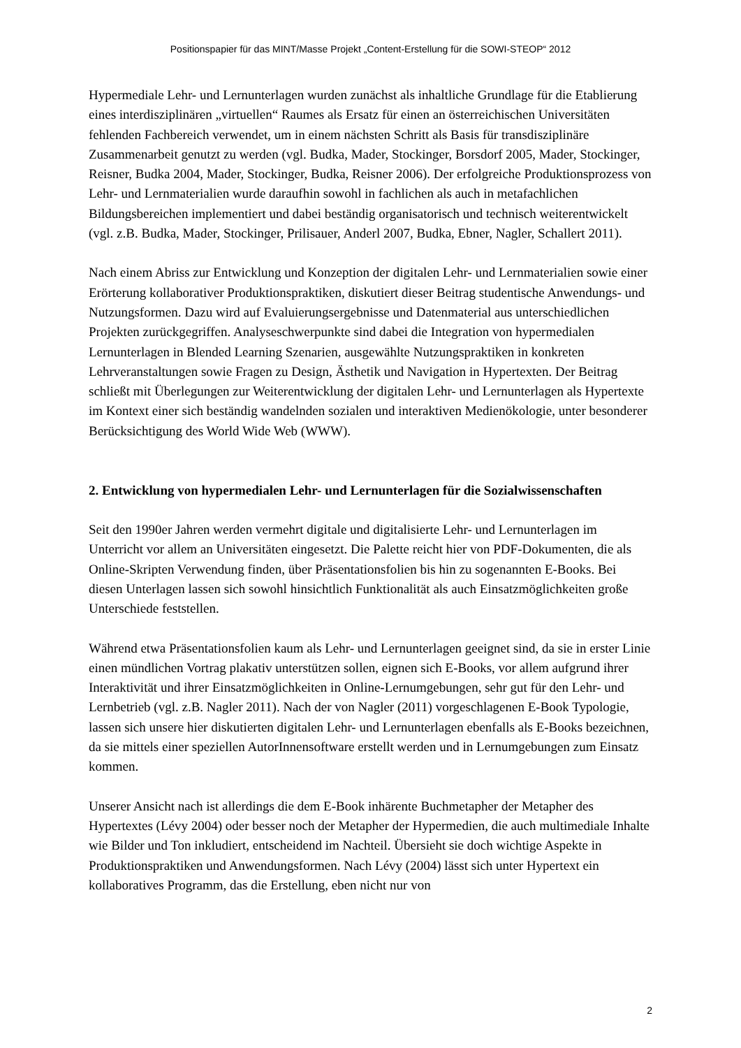Positionspapier für das MINT/Masse Projekt „Content-Erstellung für die SOWI-STEOP“ 2012
Hypermediale Lehr- und Lernunterlagen wurden zunächst als inhaltliche Grundlage für die Etablierung eines interdisziplinären „virtuellen“ Raumes als Ersatz für einen an österreichischen Universitäten fehlenden Fachbereich verwendet, um in einem nächsten Schritt als Basis für transdisziplinäre Zusammenarbeit genutzt zu werden (vgl. Budka, Mader, Stockinger, Borsdorf 2005, Mader, Stockinger, Reisner, Budka 2004, Mader, Stockinger, Budka, Reisner 2006). Der erfolgreiche Produktionsprozess von Lehr- und Lernmaterialien wurde daraufhin sowohl in fachlichen als auch in metafachlichen Bildungsbereichen implementiert und dabei beständig organisatorisch und technisch weiterentwickelt (vgl. z.B. Budka, Mader, Stockinger, Prilisauer, Anderl 2007, Budka, Ebner, Nagler, Schallert 2011).
Nach einem Abriss zur Entwicklung und Konzeption der digitalen Lehr- und Lernmaterialien sowie einer Erörterung kollaborativer Produktionspraktiken, diskutiert dieser Beitrag studentische Anwendungs- und Nutzungsformen. Dazu wird auf Evaluierungsergebnisse und Datenmaterial aus unterschiedlichen Projekten zurückgegriffen. Analyseschwerpunkte sind dabei die Integration von hypermedialen Lernunterlagen in Blended Learning Szenarien, ausgewählte Nutzungspraktiken in konkreten Lehrveranstaltungen sowie Fragen zu Design, Ästhetik und Navigation in Hypertexten. Der Beitrag schließt mit Überlegungen zur Weiterentwicklung der digitalen Lehr- und Lernunterlagen als Hypertexte im Kontext einer sich beständig wandelnden sozialen und interaktiven Medienökologie, unter besonderer Berücksichtigung des World Wide Web (WWW).
2. Entwicklung von hypermedialen Lehr- und Lernunterlagen für die Sozialwissenschaften
Seit den 1990er Jahren werden vermehrt digitale und digitalisierte Lehr- und Lernunterlagen im Unterricht vor allem an Universitäten eingesetzt. Die Palette reicht hier von PDF-Dokumenten, die als Online-Skripten Verwendung finden, über Präsentationsfolien bis hin zu sogenannten E-Books. Bei diesen Unterlagen lassen sich sowohl hinsichtlich Funktionalität als auch Einsatzmöglichkeiten große Unterschiede feststellen.
Während etwa Präsentationsfolien kaum als Lehr- und Lernunterlagen geeignet sind, da sie in erster Linie einen mündlichen Vortrag plakativ unterstützen sollen, eignen sich E-Books, vor allem aufgrund ihrer Interaktivität und ihrer Einsatzmöglichkeiten in Online-Lernumgebungen, sehr gut für den Lehr- und Lernbetrieb (vgl. z.B. Nagler 2011). Nach der von Nagler (2011) vorgeschlagenen E-Book Typologie, lassen sich unsere hier diskutierten digitalen Lehr- und Lernunterlagen ebenfalls als E-Books bezeichnen, da sie mittels einer speziellen AutorInnensoftware erstellt werden und in Lernumgebungen zum Einsatz kommen.
Unserer Ansicht nach ist allerdings die dem E-Book inhärente Buchmetapher der Metapher des Hypertextes (Lévy 2004) oder besser noch der Metapher der Hypermedien, die auch multimediale Inhalte wie Bilder und Ton inkludiert, entscheidend im Nachteil. Übersieht sie doch wichtige Aspekte in Produktionspraktiken und Anwendungsformen. Nach Lévy (2004) lässt sich unter Hypertext ein kollaboratives Programm, das die Erstellung, eben nicht nur von
2